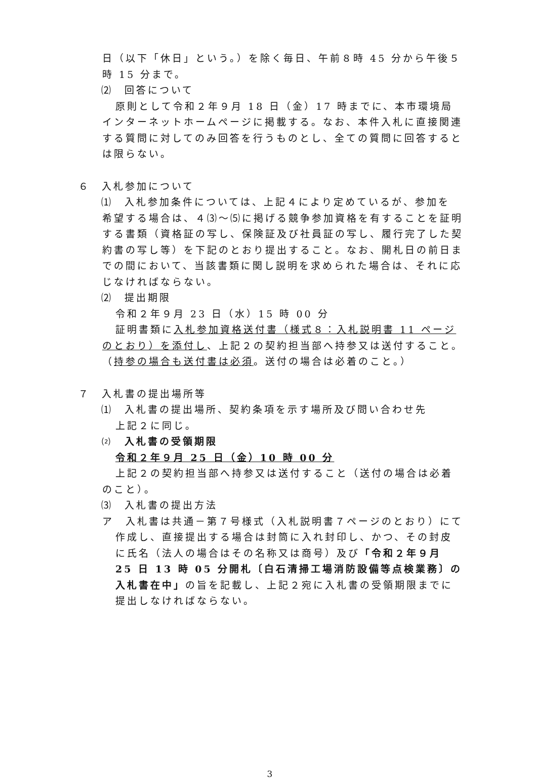日（以下「休日」という。）を除く毎日、午前８時 45 分から午後５時 15 分まで。
⑵　回答について
原則として令和２年９月 18 日（金）17 時までに、本市環境局インターネットホームページに掲載する。なお、本件入札に直接関連する質問に対してのみ回答を行うものとし、全ての質問に回答するとは限らない。
６　入札参加について
⑴　入札参加条件については、上記４により定めているが、参加を
希望する場合は、４⑶～⑸に掲げる競争参加資格を有することを証明する書類（資格証の写し、保険証及び社員証の写し、履行完了した契約書の写し等）を下記のとおり提出すること。なお、開札日の前日までの間において、当該書類に関し説明を求められた場合は、それに応じなければならない。
⑵　提出期限
令和２年９月 23 日（水）15 時 00 分
証明書類に入札参加資格送付書（様式８：入札説明書 11 ページのとおり）を添付し、上記２の契約担当部へ持参又は送付すること。（持参の場合も送付書は必須。送付の場合は必着のこと。）
７　入札書の提出場所等
⑴　入札書の提出場所、契約条項を示す場所及び問い合わせ先
上記２に同じ。
⑵　入札書の受領期限
令和２年９月 25 日（金）10 時 00 分
上記２の契約担当部へ持参又は送付すること（送付の場合は必着のこと）。
⑶　入札書の提出方法
ア　入札書は共通－第７号様式（入札説明書７ページのとおり）にて作成し、直接提出する場合は封筒に入れ封印し、かつ、その封皮に氏名（法人の場合はその名称又は商号）及び「令和２年９月 25 日 13 時 05 分開札〔白石清掃工場消防設備等点検業務〕の入札書在中」の旨を記載し、上記２宛に入札書の受領期限までに提出しなければならない。
3